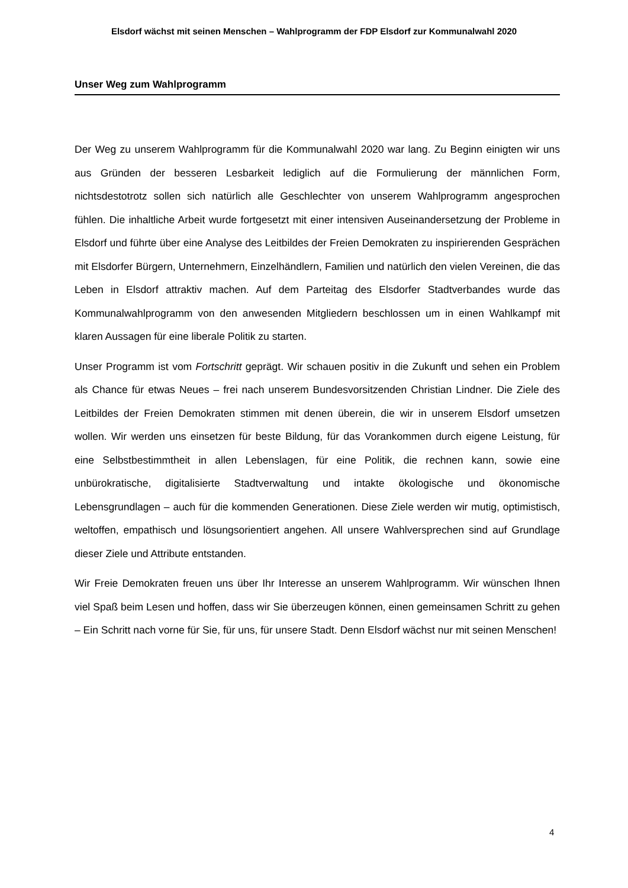Elsdorf wächst mit seinen Menschen – Wahlprogramm der FDP Elsdorf zur Kommunalwahl 2020
Unser Weg zum Wahlprogramm
Der Weg zu unserem Wahlprogramm für die Kommunalwahl 2020 war lang. Zu Beginn einigten wir uns aus Gründen der besseren Lesbarkeit lediglich auf die Formulierung der männlichen Form, nichtsdestotrotz sollen sich natürlich alle Geschlechter von unserem Wahlprogramm angesprochen fühlen. Die inhaltliche Arbeit wurde fortgesetzt mit einer intensiven Auseinandersetzung der Probleme in Elsdorf und führte über eine Analyse des Leitbildes der Freien Demokraten zu inspirierenden Gesprächen mit Elsdorfer Bürgern, Unternehmern, Einzelhändlern, Familien und natürlich den vielen Vereinen, die das Leben in Elsdorf attraktiv machen. Auf dem Parteitag des Elsdorfer Stadtverbandes wurde das Kommunalwahlprogramm von den anwesenden Mitgliedern beschlossen um in einen Wahlkampf mit klaren Aussagen für eine liberale Politik zu starten.
Unser Programm ist vom Fortschritt geprägt. Wir schauen positiv in die Zukunft und sehen ein Problem als Chance für etwas Neues – frei nach unserem Bundesvorsitzenden Christian Lindner. Die Ziele des Leitbildes der Freien Demokraten stimmen mit denen überein, die wir in unserem Elsdorf umsetzen wollen. Wir werden uns einsetzen für beste Bildung, für das Vorankommen durch eigene Leistung, für eine Selbstbestimmtheit in allen Lebenslagen, für eine Politik, die rechnen kann, sowie eine unbürokratische, digitalisierte Stadtverwaltung und intakte ökologische und ökonomische Lebensgrundlagen – auch für die kommenden Generationen. Diese Ziele werden wir mutig, optimistisch, weltoffen, empathisch und lösungsorientiert angehen. All unsere Wahlversprechen sind auf Grundlage dieser Ziele und Attribute entstanden.
Wir Freie Demokraten freuen uns über Ihr Interesse an unserem Wahlprogramm. Wir wünschen Ihnen viel Spaß beim Lesen und hoffen, dass wir Sie überzeugen können, einen gemeinsamen Schritt zu gehen – Ein Schritt nach vorne für Sie, für uns, für unsere Stadt. Denn Elsdorf wächst nur mit seinen Menschen!
4